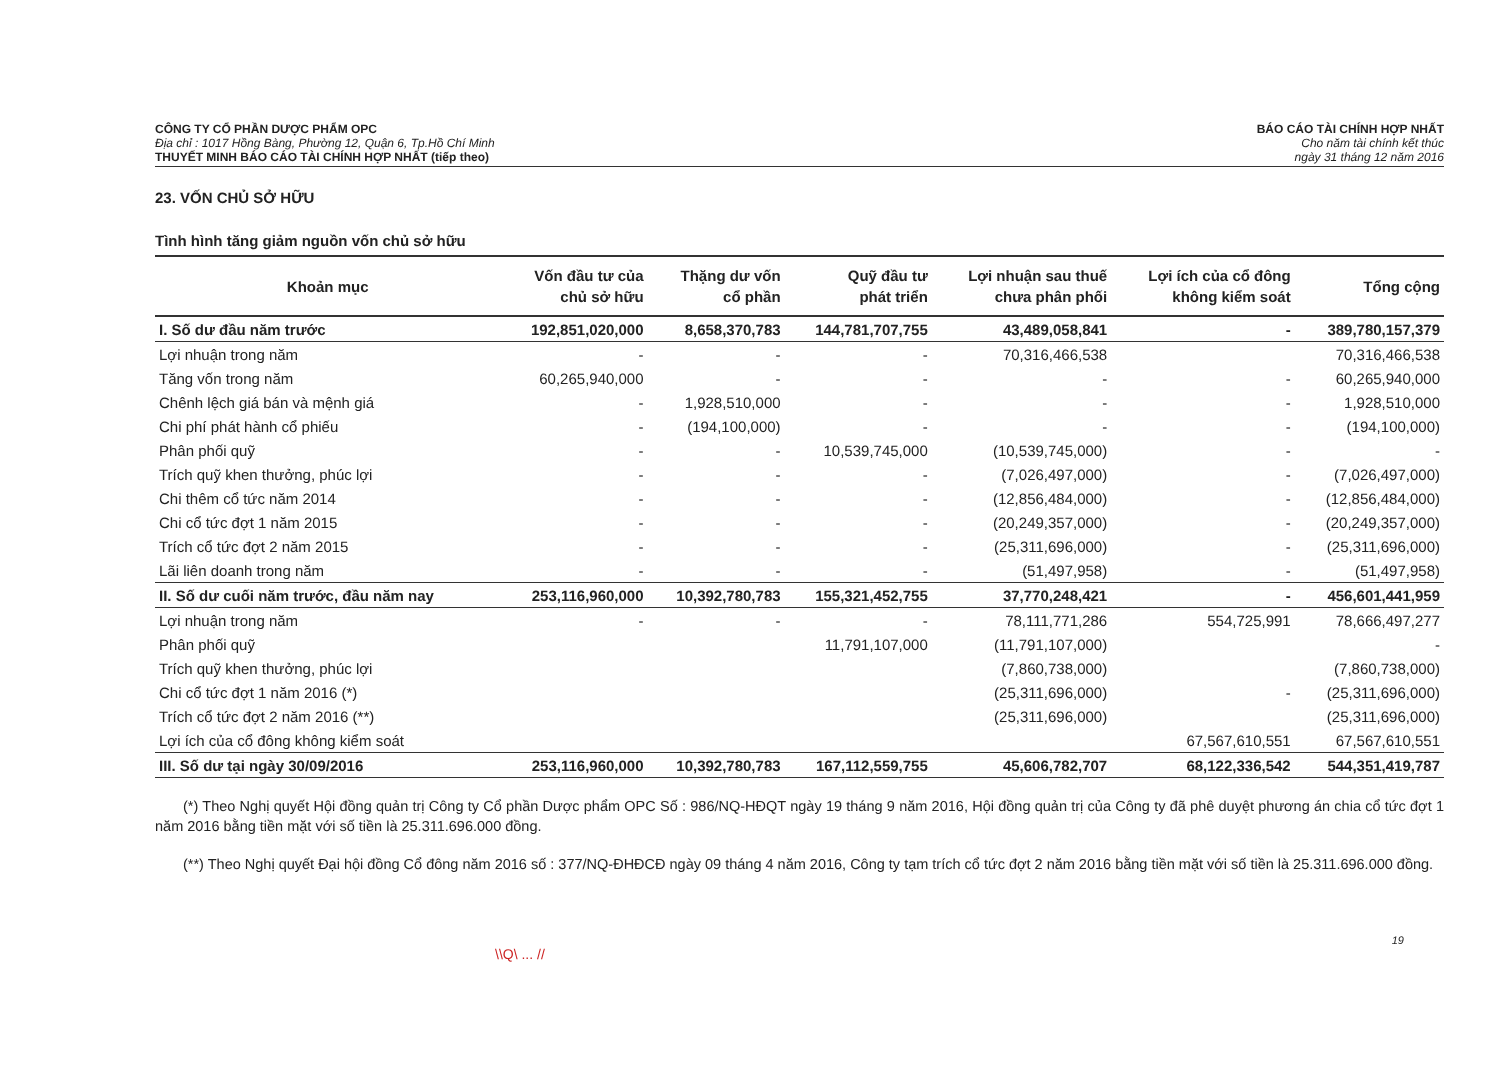CÔNG TY CỔ PHẦN DƯỢC PHẨM OPC
Địa chỉ : 1017 Hồng Bàng, Phường 12, Quận 6, Tp.Hồ Chí Minh
THUYẾT MINH BÁO CÁO TÀI CHÍNH HỢP NHẤT (tiếp theo)
BÁO CÁO TÀI CHÍNH HỢP NHẤT
Cho năm tài chính kết thúc
ngày 31 tháng 12 năm 2016
23. VỐN CHỦ SỞ HỮU
Tình hình tăng giảm nguồn vốn chủ sở hữu
| Khoản mục | Vốn đầu tư của chủ sở hữu | Thặng dư vốn cổ phần | Quỹ đầu tư phát triển | Lợi nhuận sau thuế chưa phân phối | Lợi ích của cổ đông không kiểm soát | Tổng cộng |
| --- | --- | --- | --- | --- | --- | --- |
| I. Số dư đầu năm trước | 192,851,020,000 | 8,658,370,783 | 144,781,707,755 | 43,489,058,841 | - | 389,780,157,379 |
| Lợi nhuận trong năm | - | - | - | 70,316,466,538 | | 70,316,466,538 |
| Tăng vốn trong năm | 60,265,940,000 | - | - | - | - | 60,265,940,000 |
| Chênh lệch giá bán và mệnh giá | - | 1,928,510,000 | - | - | - | 1,928,510,000 |
| Chi phí phát hành cổ phiếu | - | (194,100,000) | - | - | - | (194,100,000) |
| Phân phối quỹ | - | - | 10,539,745,000 | (10,539,745,000) | - | - |
| Trích quỹ khen thưởng, phúc lợi | - | - | - | (7,026,497,000) | - | (7,026,497,000) |
| Chi thêm cổ tức năm 2014 | - | - | - | (12,856,484,000) | - | (12,856,484,000) |
| Chi cổ tức đợt 1 năm 2015 | - | - | - | (20,249,357,000) | - | (20,249,357,000) |
| Trích cổ tức đợt 2 năm 2015 | - | - | - | (25,311,696,000) | - | (25,311,696,000) |
| Lãi liên doanh trong năm | - | - | - | (51,497,958) | - | (51,497,958) |
| II. Số dư cuối năm trước, đầu năm nay | 253,116,960,000 | 10,392,780,783 | 155,321,452,755 | 37,770,248,421 | - | 456,601,441,959 |
| Lợi nhuận trong năm | - | - | - | 78,111,771,286 | 554,725,991 | 78,666,497,277 |
| Phân phối quỹ | | | 11,791,107,000 | (11,791,107,000) | | - |
| Trích quỹ khen thưởng, phúc lợi | | | | (7,860,738,000) | | (7,860,738,000) |
| Chi cổ tức đợt 1 năm 2016 (*) | | | | (25,311,696,000) | - | (25,311,696,000) |
| Trích cổ tức đợt 2 năm 2016 (**) | | | | (25,311,696,000) | | (25,311,696,000) |
| Lợi ích của cổ đông không kiểm soát | | | | | 67,567,610,551 | 67,567,610,551 |
| III. Số dư tại ngày 30/09/2016 | 253,116,960,000 | 10,392,780,783 | 167,112,559,755 | 45,606,782,707 | 68,122,336,542 | 544,351,419,787 |
(*) Theo Nghị quyết Hội đồng quản trị Công ty Cổ phần Dược phẩm OPC Số : 986/NQ-HĐQT ngày 19 tháng 9 năm 2016, Hội đồng quản trị của Công ty đã phê duyệt phương án chia cổ tức đợt 1 năm 2016 bằng tiền mặt với số tiền là 25.311.696.000 đồng.
(**) Theo Nghị quyết Đại hội đồng Cổ đông năm 2016 số : 377/NQ-ĐHĐCĐ ngày 09 tháng 4 năm 2016, Công ty tạm trích cổ tức đợt 2 năm 2016 bằng tiền mặt với số tiền là 25.311.696.000 đồng.
19
\\Q\ ... //